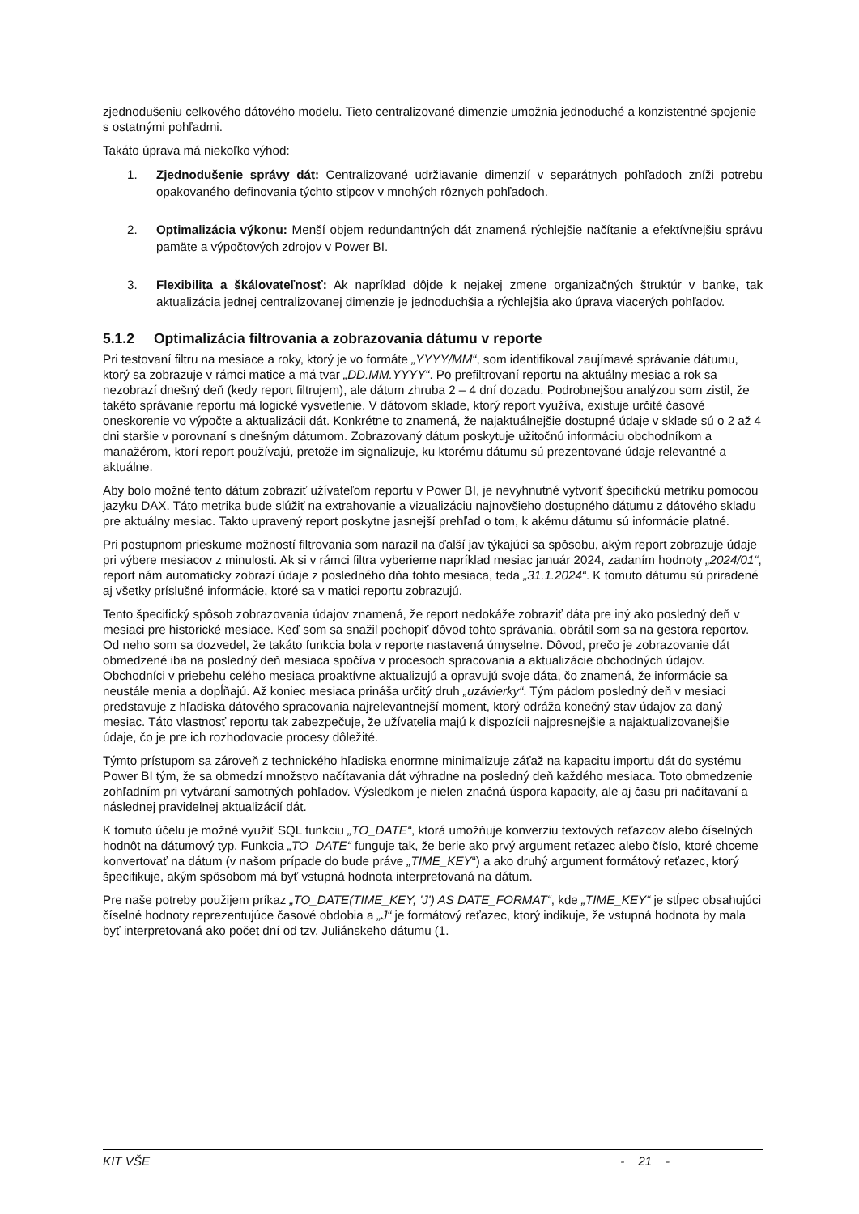zjednodušeniu celkového dátového modelu. Tieto centralizované dimenzie umožnia jednoduché a konzistentné spojenie s ostatnými pohľadmi.
Takáto úprava má niekoľko výhod:
1. Zjednodušenie správy dát: Centralizované udržiavanie dimenzií v separátnych pohľadoch zníži potrebu opakovaného definovania týchto stĺpcov v mnohých rôznych pohľadoch.
2. Optimalizácia výkonu: Menší objem redundantných dát znamená rýchlejšie načítanie a efektívnejšiu správu pamäte a výpočtových zdrojov v Power BI.
3. Flexibilita a škálovateľnosť: Ak napríklad dôjde k nejakej zmene organizačných štruktúr v banke, tak aktualizácia jednej centralizovanej dimenzie je jednoduchšia a rýchlejšia ako úprava viacerých pohľadov.
5.1.2 Optimalizácia filtrovania a zobrazovania dátumu v reporte
Pri testovaní filtru na mesiace a roky, ktorý je vo formáte „YYYY/MM“, som identifikoval zaujímavé správanie dátumu, ktorý sa zobrazuje v rámci matice a má tvar „DD.MM.YYYY“. Po prefiltrovaní reportu na aktuálny mesiac a rok sa nezobrazí dnešný deň (kedy report filtrujem), ale dátum zhruba 2 – 4 dní dozadu. Podrobnejšou analýzou som zistil, že takéto správanie reportu má logické vysvetlenie. V dátovom sklade, ktorý report využíva, existuje určité časové oneskorenie vo výpočte a aktualizácii dát. Konkrétne to znamená, že najaktuálnejšie dostupné údaje v sklade sú o 2 až 4 dni staršie v porovnaní s dnešným dátumom. Zobrazovaný dátum poskytuje užitočnú informáciu obchodníkom a manažérom, ktorí report používajú, pretože im signalizuje, ku ktorému dátumu sú prezentované údaje relevantné a aktuálne.
Aby bolo možné tento dátum zobraziť užívateľom reportu v Power BI, je nevyhnutné vytvoriť špecifickú metriku pomocou jazyku DAX. Táto metrika bude slúžiť na extrahovanie a vizualizáciu najnovšieho dostupného dátumu z dátového skladu pre aktuálny mesiac. Takto upravený report poskytne jasnejší prehľad o tom, k akému dátumu sú informácie platné.
Pri postupnom prieskume možností filtrovania som narazil na ďalší jav týkajúci sa spôsobu, akým report zobrazuje údaje pri výbere mesiacov z minulosti. Ak si v rámci filtra vyberieme napríklad mesiac január 2024, zadaním hodnoty „2024/01“, report nám automaticky zobrazí údaje z posledného dňa tohto mesiaca, teda „31.1.2024“. K tomuto dátumu sú priradené aj všetky príslušné informácie, ktoré sa v matici reportu zobrazujú.
Tento špecifický spôsob zobrazovania údajov znamená, že report nedokáže zobraziť dáta pre iný ako posledný deň v mesiaci pre historické mesiace. Keď som sa snažil pochopiť dôvod tohto správania, obrátil som sa na gestora reportov. Od neho som sa dozvedel, že takáto funkcia bola v reporte nastavená úmyselne. Dôvod, prečo je zobrazovanie dát obmedzené iba na posledný deň mesiaca spočíva v procesoch spracovania a aktualizácie obchodných údajov. Obchodníci v priebehu celého mesiaca proaktívne aktualizujú a opravujú svoje dáta, čo znamená, že informácie sa neustále menia a dopĺňajú. Až koniec mesiaca prináša určitý druh „uzávierky“. Tým pádom posledný deň v mesiaci predstavuje z hľadiska dátového spracovania najrelevantnejší moment, ktorý odráža konečný stav údajov za daný mesiac. Táto vlastnosť reportu tak zabezpečuje, že užívatelia majú k dispozícii najpresnejšie a najaktualizovanejšie údaje, čo je pre ich rozhodovacie procesy dôležité.
Týmto prístupom sa zároveň z technického hľadiska enormne minimalizuje záťaž na kapacitu importu dát do systému Power BI tým, že sa obmedzí množstvo načítavania dát výhradne na posledný deň každého mesiaca. Toto obmedzenie zohľadním pri vytváraní samotných pohľadov. Výsledkom je nielen značná úspora kapacity, ale aj času pri načítavaní a následnej pravidelnej aktualizácií dát.
K tomuto účelu je možné využiť SQL funkciu „TO_DATE“, ktorá umožňuje konverziu textových reťazcov alebo číselných hodnôt na dátumový typ. Funkcia „TO_DATE“ funguje tak, že berie ako prvý argument reťazec alebo číslo, ktoré chceme konvertovať na dátum (v našom prípade do bude práve „TIME_KEY“) a ako druhý argument formátový reťazec, ktorý špecifikuje, akým spôsobom má byť vstupná hodnota interpretovaná na dátum.
Pre naše potreby použijem príkaz „TO_DATE(TIME_KEY, 'J') AS DATE_FORMAT“, kde „TIME_KEY“ je stĺpec obsahujúci číselné hodnoty reprezentujúce časové obdobia a „J“ je formátový reťazec, ktorý indikuje, že vstupná hodnota by mala byť interpretovaná ako počet dní od tzv. Juliánskeho dátumu (1.
KIT VŠE - 21 -